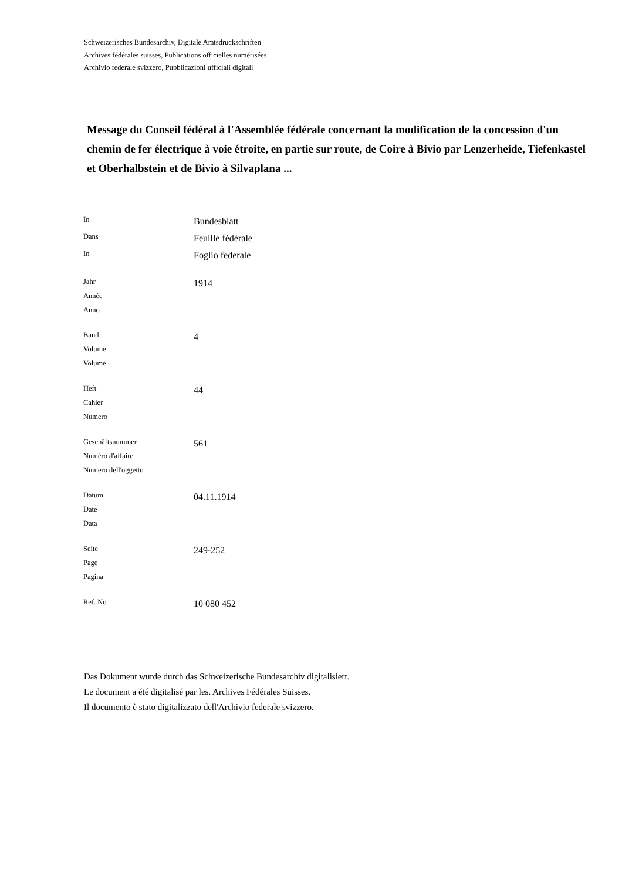Schweizerisches Bundesarchiv, Digitale Amtsdruckschriften
Archives fédérales suisses, Publications officielles numérisées
Archivio federale svizzero, Pubblicazioni ufficiali digitali
Message du Conseil fédéral à l'Assemblée fédérale concernant la modification de la concession d'un chemin de fer électrique à voie étroite, en partie sur route, de Coire à Bivio par Lenzerheide, Tiefenkastel et Oberhalbstein et de Bivio à Silvaplana ...
| In | Bundesblatt |
| Dans | Feuille fédérale |
| In | Foglio federale |
| Jahr Année Anno | 1914 |
| Band Volume Volume | 4 |
| Heft Cahier Numero | 44 |
| Geschäftsnummer Numéro d'affaire Numero dell'oggetto | 561 |
| Datum Date Data | 04.11.1914 |
| Seite Page Pagina | 249-252 |
| Ref. No | 10 080 452 |
Das Dokument wurde durch das Schweizerische Bundesarchiv digitalisiert.
Le document a été digitalisé par les. Archives Fédérales Suisses.
Il documento è stato digitalizzato dell'Archivio federale svizzero.